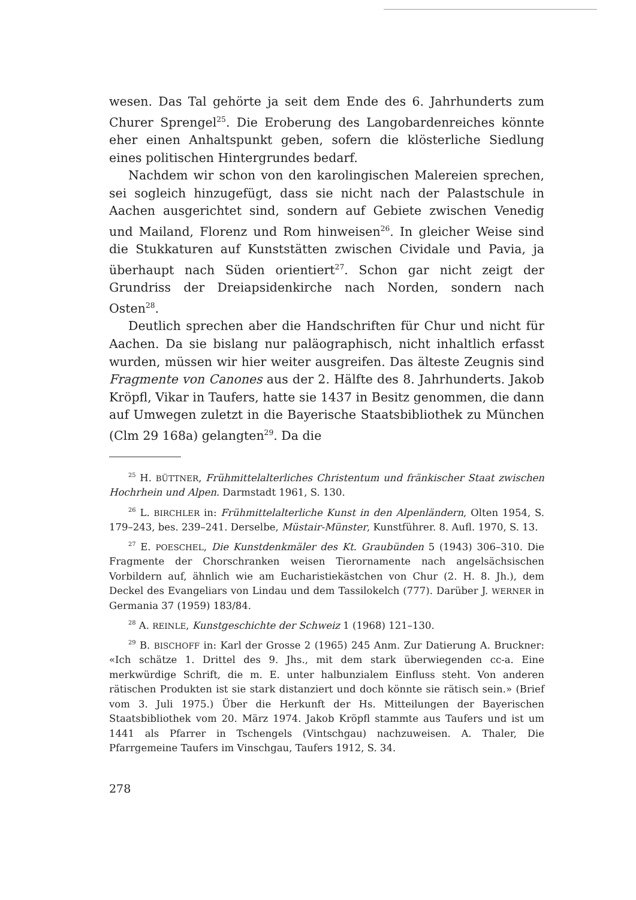wesen. Das Tal gehörte ja seit dem Ende des 6. Jahrhunderts zum Churer Sprengel<sup>25</sup>. Die Eroberung des Langobardenreiches könnte eher einen Anhaltspunkt geben, sofern die klösterliche Siedlung eines politischen Hintergrundes bedarf.
Nachdem wir schon von den karolingischen Malereien sprechen, sei sogleich hinzugefügt, dass sie nicht nach der Palastschule in Aachen ausgerichtet sind, sondern auf Gebiete zwischen Venedig und Mailand, Florenz und Rom hinweisen<sup>26</sup>. In gleicher Weise sind die Stukkaturen auf Kunststätten zwischen Cividale und Pavia, ja überhaupt nach Süden orientiert<sup>27</sup>. Schon gar nicht zeigt der Grundriss der Dreiapsidenkirche nach Norden, sondern nach Osten<sup>28</sup>.
Deutlich sprechen aber die Handschriften für Chur und nicht für Aachen. Da sie bislang nur paläographisch, nicht inhaltlich erfasst wurden, müssen wir hier weiter ausgreifen. Das älteste Zeugnis sind Fragmente von Canones aus der 2. Hälfte des 8. Jahrhunderts. Jakob Kröpfl, Vikar in Taufers, hatte sie 1437 in Besitz genommen, die dann auf Umwegen zuletzt in die Bayerische Staatsbibliothek zu München (Clm 29 168a) gelangten<sup>29</sup>. Da die
<sup>25</sup> H. BÜTTNER, Frühmittelalterliches Christentum und fränkischer Staat zwischen Hochrhein und Alpen. Darmstadt 1961, S. 130.
<sup>26</sup> L. BIRCHLER in: Frühmittelalterliche Kunst in den Alpenländern, Olten 1954, S. 179–243, bes. 239–241. Derselbe, Müstair-Münster, Kunstführer. 8. Aufl. 1970, S. 13.
<sup>27</sup> E. POESCHEL, Die Kunstdenkmäler des Kt. Graubünden 5 (1943) 306–310. Die Fragmente der Chorschranken weisen Tierornamente nach angelsächsischen Vorbildern auf, ähnlich wie am Eucharistiekästchen von Chur (2. H. 8. Jh.), dem Deckel des Evangeliars von Lindau und dem Tassilokelch (777). Darüber J. WERNER in Germania 37 (1959) 183/84.
<sup>28</sup> A. REINLE, Kunstgeschichte der Schweiz 1 (1968) 121–130.
<sup>29</sup> B. BISCHOFF in: Karl der Grosse 2 (1965) 245 Anm. Zur Datierung A. Bruckner: «Ich schätze 1. Drittel des 9. Jhs., mit dem stark überwiegenden cc-a. Eine merkwürdige Schrift, die m. E. unter halbunzialem Einfluss steht. Von anderen rätischen Produkten ist sie stark distanziert und doch könnte sie rätisch sein.» (Brief vom 3. Juli 1975.) Über die Herkunft der Hs. Mitteilungen der Bayerischen Staatsbibliothek vom 20. März 1974. Jakob Kröpfl stammte aus Taufers und ist um 1441 als Pfarrer in Tschengels (Vintschgau) nachzuweisen. A. Thaler, Die Pfarrgemeine Taufers im Vinschgau, Taufers 1912, S. 34.
278